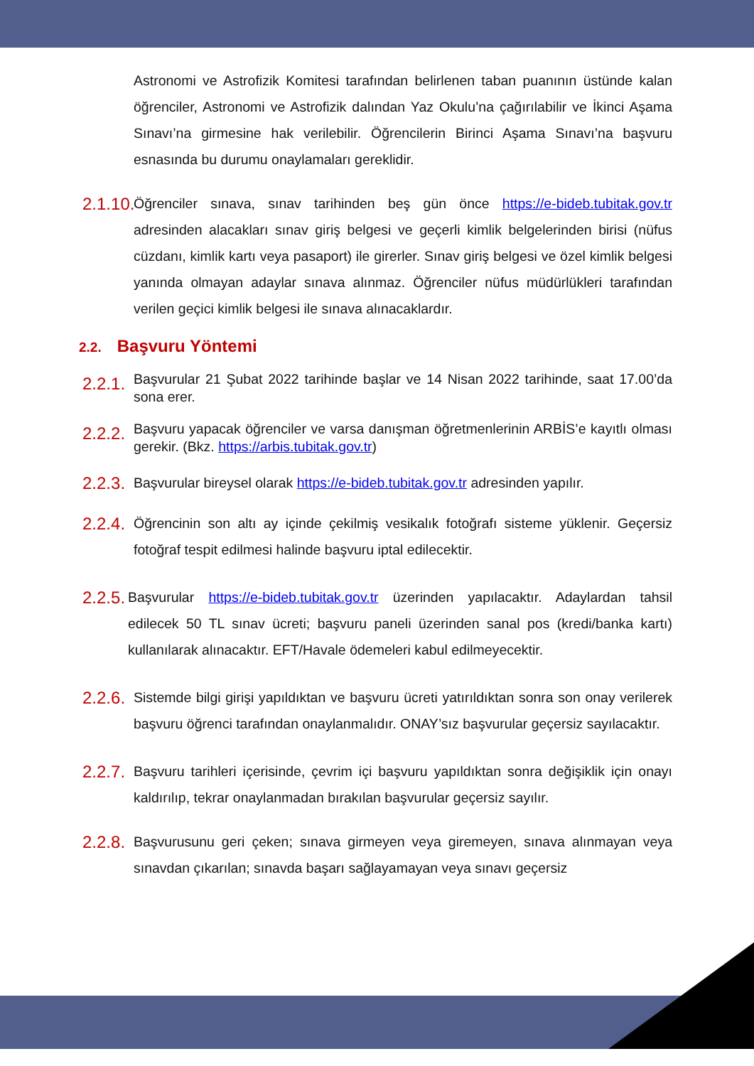Astronomi ve Astrofizik Komitesi tarafından belirlenen taban puanının üstünde kalan öğrenciler, Astronomi ve Astrofizik dalından Yaz Okulu’na çağırılabilir ve İkinci Aşama Sınavı’na girmesine hak verilebilir. Öğrencilerin Birinci Aşama Sınavı’na başvuru esnasında bu durumu onaylamaları gereklidir.
2.1.10.
Öğrenciler sınava, sınav tarihinden beş gün önce https://e-bideb.tubitak.gov.tr adresinden alacakları sınav giriş belgesi ve geçerli kimlik belgelerinden birisi (nüfus cüzdanı, kimlik kartı veya pasaport) ile girerler. Sınav giriş belgesi ve özel kimlik belgesi yanında olmayan adaylar sınava alınmaz. Öğrenciler nüfus müdürlükleri tarafından verilen geçici kimlik belgesi ile sınava alınacaklardır.
2.2. Başvuru Yöntemi
2.2.1.
Başvurular 21 Şubat 2022 tarihinde başlar ve 14 Nisan 2022 tarihinde, saat 17.00’da sona erer.
2.2.2.
Başvuru yapacak öğrenciler ve varsa danışman öğretmenlerinin ARBİS’e kayıtlı olması gerekir. (Bkz. https://arbis.tubitak.gov.tr)
2.2.3.
Başvurular bireysel olarak https://e-bideb.tubitak.gov.tr adresinden yapılır.
2.2.4.
Öğrencinin son altı ay içinde çekilmiş vesikalık fotoğrafı sisteme yüklenir. Geçersiz fotoğraf tespit edilmesi halinde başvuru iptal edilecektir.
2.2.5.
Başvurular https://e-bideb.tubitak.gov.tr üzerinden yapılacaktır. Adaylardan tahsil edilecek 50 TL sınav ücreti; başvuru paneli üzerinden sanal pos (kredi/banka kartı) kullanılarak alınacaktır. EFT/Havale ödemeleri kabul edilmeyecektir.
2.2.6.
Sistemde bilgi girişi yapıldıktan ve başvuru ücreti yatırıldıktan sonra son onay verilerek başvuru öğrenci tarafından onaylanmalıdır. ONAY’sız başvurular geçersiz sayılacaktır.
2.2.7.
Başvuru tarihleri içerisinde, çevrim içi başvuru yapıldıktan sonra değişiklik için onayı kaldırılıp, tekrar onaylanmadan bırakılan başvurular geçersiz sayılır.
2.2.8.
Başvurusunu geri çeken; sınava girmeyen veya giremeyen, sınava alınmayan veya sınavdan çıkarılan; sınavda başarı sağlayamayan veya sınavı geçersiz